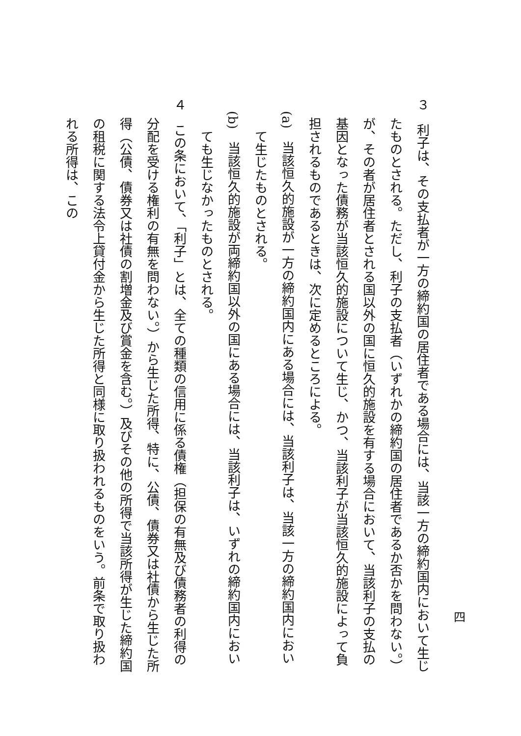３　利子は、その支払者が一方の締約国の居住者である場合には、当該一方の締約国内において生じたものとされる。ただし、利子の支払者（いずれかの締約国の居住者であるか否かを問わない。）が、その者が居住者とされる国以外の国に恒久的施設を有する場合において、当該利子の支払の基因となった債務が当該恒久的施設について生じ、かつ、当該利子が当該恒久的施設によって負担されるものであるときは、次に定めるところによる。
(a)　当該恒久的施設が一方の締約国内にある場合には、当該利子は、当該一方の締約国内において生じたものとされる。
(b)　当該恒久的施設が両締約国以外の国にある場合には、当該利子は、いずれの締約国内においても生じなかったものとされる。
４　この条において、「利子」とは、全ての種類の信用に係る債権（担保の有無及び債務者の利得の分配を受ける権利の有無を問わない。）から生じた所得、特に、公債、債券又は社債から生じた所得（公債、債券又は社債の割増金及び賞金を含む。）及びその他の所得で当該所得が生じた締約国の租税に関する法令上貸付金から生じた所得と同様に取り扱われるものをいう。前条で取り扱われる所得は、この
四